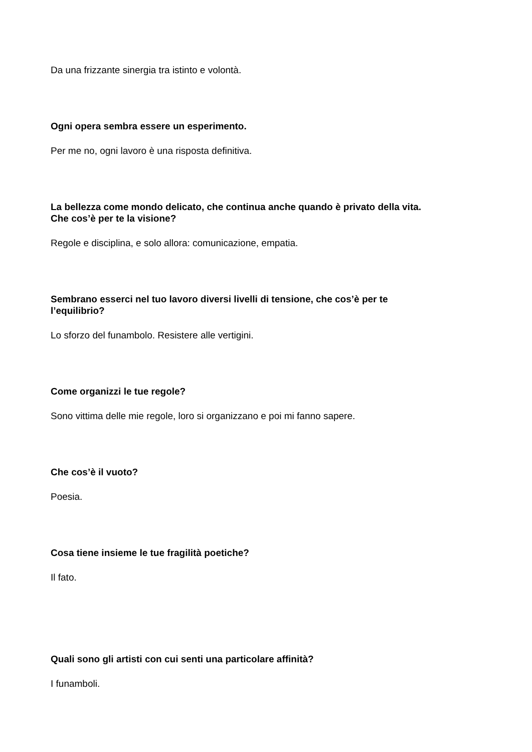Da una frizzante sinergia tra istinto e volontà.
Ogni opera sembra essere un esperimento.
Per me no, ogni lavoro è una risposta definitiva.
La bellezza come mondo delicato, che continua anche quando è privato della vita.
Che cos’è per te la visione?
Regole e disciplina, e solo allora: comunicazione, empatia.
Sembrano esserci nel tuo lavoro diversi livelli di tensione, che cos’è per te
l’equilibrio?
Lo sforzo del funambolo. Resistere alle vertigini.
Come organizzi le tue regole?
Sono vittima delle mie regole, loro si organizzano e poi mi fanno sapere.
Che cos’è il vuoto?
Poesia.
Cosa tiene insieme le tue fragilità poetiche?
Il fato.
Quali sono gli artisti con cui senti una particolare affinità?
I funamboli.